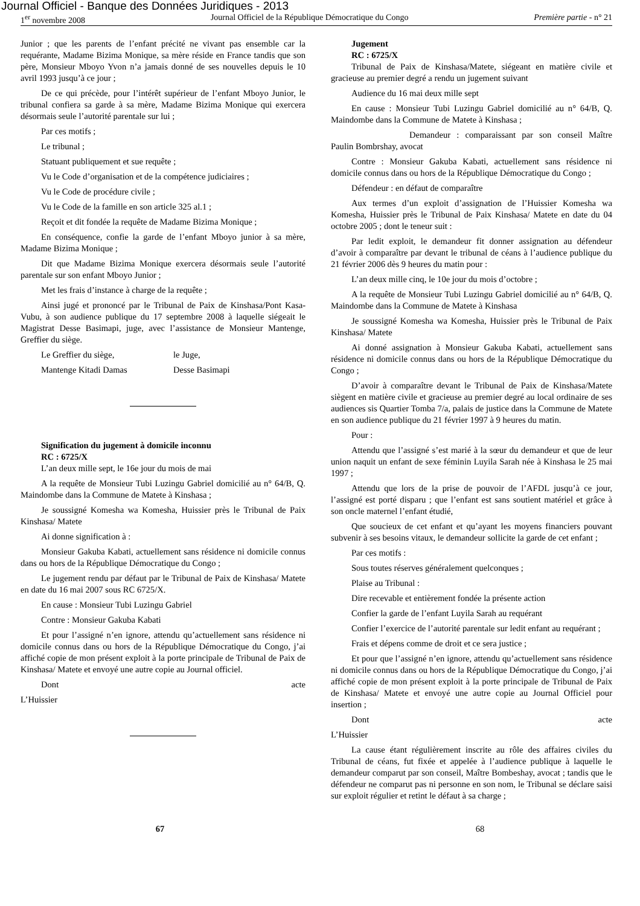Journal Officiel - Banque des Données Juridiques - 2013
1<sup>er</sup> novembre 2008 Journal Officiel de la République Démocratique du Congo Première partie - n° 21
Junior ; que les parents de l’enfant précité ne vivant pas ensemble car la requérante, Madame Bizima Monique, sa mère réside en France tandis que son père, Monsieur Mboyo Yvon n’a jamais donné de ses nouvelles depuis le 10 avril 1993 jusqu’à ce jour ;
De ce qui précède, pour l’intérêt supérieur de l’enfant Mboyo Junior, le tribunal confiera sa garde à sa mère, Madame Bizima Monique qui exercera désormais seule l’autorité parentale sur lui ;
Par ces motifs ;
Le tribunal ;
Statuant publiquement et sue requête ;
Vu le Code d’organisation et de la compétence judiciaires ;
Vu le Code de procédure civile ;
Vu le Code de la famille en son article 325 al.1 ;
Reçoit et dit fondée la requête de Madame Bizima Monique ;
En conséquence, confie la garde de l’enfant Mboyo junior à sa mère, Madame Bizima Monique ;
Dit que Madame Bizima Monique exercera désormais seule l’autorité parentale sur son enfant Mboyo Junior ;
Met les frais d’instance à charge de la requête ;
Ainsi jugé et prononcé par le Tribunal de Paix de Kinshasa/Pont Kasa-Vubu, à son audience publique du 17 septembre 2008 à laquelle siégeait le Magistrat Desse Basimapi, juge, avec l’assistance de Monsieur Mantenge, Greffier du siège.
Le Greffier du siège, le Juge,
Mantenge Kitadi Damas Desse Basimapi
Signification du jugement à domicile inconnu
RC : 6725/X
L’an deux mille sept, le 16e jour du mois de mai
A la requête de Monsieur Tubi Luzingu Gabriel domicilié au n° 64/B, Q. Maindombe dans la Commune de Matete à Kinshasa ;
Je soussigné Komesha wa Komesha, Huissier près le Tribunal de Paix Kinshasa/ Matete
Ai donne signification à :
Monsieur Gakuba Kabati, actuellement sans résidence ni domicile connus dans ou hors de la République Démocratique du Congo ;
Le jugement rendu par défaut par le Tribunal de Paix de Kinshasa/ Matete en date du 16 mai 2007 sous RC 6725/X.
En cause : Monsieur Tubi Luzingu Gabriel
Contre : Monsieur Gakuba Kabati
Et pour l’assigné n’en ignore, attendu qu’actuellement sans résidence ni domicile connus dans ou hors de la République Démocratique du Congo, j’ai affiché copie de mon présent exploit à la porte principale de Tribunal de Paix de Kinshasa/ Matete et envoyé une autre copie au Journal officiel.
Dont acte
L’Huissier
Jugement
RC : 6725/X
Tribunal de Paix de Kinshasa/Matete, siégeant en matière civile et gracieuse au premier degré a rendu un jugement suivant
Audience du 16 mai deux mille sept
En cause : Monsieur Tubi Luzingu Gabriel domicilié au n° 64/B, Q. Maindombe dans la Commune de Matete à Kinshasa ;
Demandeur : comparaissant par son conseil Maître Paulin Bombrshay, avocat
Contre : Monsieur Gakuba Kabati, actuellement sans résidence ni domicile connus dans ou hors de la République Démocratique du Congo ;
Défendeur : en défaut de comparaître
Aux termes d’un exploit d’assignation de l’Huissier Komesha wa Komesha, Huissier près le Tribunal de Paix Kinshasa/ Matete en date du 04 octobre 2005 ; dont le teneur suit :
Par ledit exploit, le demandeur fit donner assignation au défendeur d’avoir à comparaître par devant le tribunal de céans à l’audience publique du 21 février 2006 dès 9 heures du matin pour :
L’an deux mille cinq, le 10e jour du mois d’octobre ;
A la requête de Monsieur Tubi Luzingu Gabriel domicilié au n° 64/B, Q. Maindombe dans la Commune de Matete à Kinshasa
Je soussigné Komesha wa Komesha, Huissier près le Tribunal de Paix Kinshasa/ Matete
Ai donné assignation à Monsieur Gakuba Kabati, actuellement sans résidence ni domicile connus dans ou hors de la République Démocratique du Congo ;
D’avoir à comparaître devant le Tribunal de Paix de Kinshasa/Matete siègent en matière civile et gracieuse au premier degré au local ordinaire de ses audiences sis Quartier Tomba 7/a, palais de justice dans la Commune de Matete en son audience publique du 21 février 1997 à 9 heures du matin.
Pour :
Attendu que l’assigné s’est marié à la sœur du demandeur et que de leur union naquit un enfant de sexe féminin Luyila Sarah née à Kinshasa le 25 mai 1997 ;
Attendu que lors de la prise de pouvoir de l’AFDL jusqu’à ce jour, l’assigné est porté disparu ; que l’enfant est sans soutient matériel et grâce à son oncle maternel l’enfant étudié,
Que soucieux de cet enfant et qu’ayant les moyens financiers pouvant subvenir à ses besoins vitaux, le demandeur sollicite la garde de cet enfant ;
Par ces motifs :
Sous toutes réserves généralement quelconques ;
Plaise au Tribunal :
Dire recevable et entièrement fondée la présente action
Confier la garde de l’enfant Luyila Sarah au requérant
Confier l’exercice de l’autorité parentale sur ledit enfant au requérant ;
Frais et dépens comme de droit et ce sera justice ;
Et pour que l’assigné n’en ignore, attendu qu’actuellement sans résidence ni domicile connus dans ou hors de la République Démocratique du Congo, j’ai affiché copie de mon présent exploit à la porte principale de Tribunal de Paix de Kinshasa/ Matete et envoyé une autre copie au Journal Officiel pour insertion ;
Dont acte
L’Huissier
La cause étant régulièrement inscrite au rôle des affaires civiles du Tribunal de céans, fut fixée et appelée à l’audience publique à laquelle le demandeur comparut par son conseil, Maître Bombeshay, avocat ; tandis que le défendeur ne comparut pas ni personne en son nom, le Tribunal se déclare saisi sur exploit régulier et retint le défaut à sa charge ;
67 68